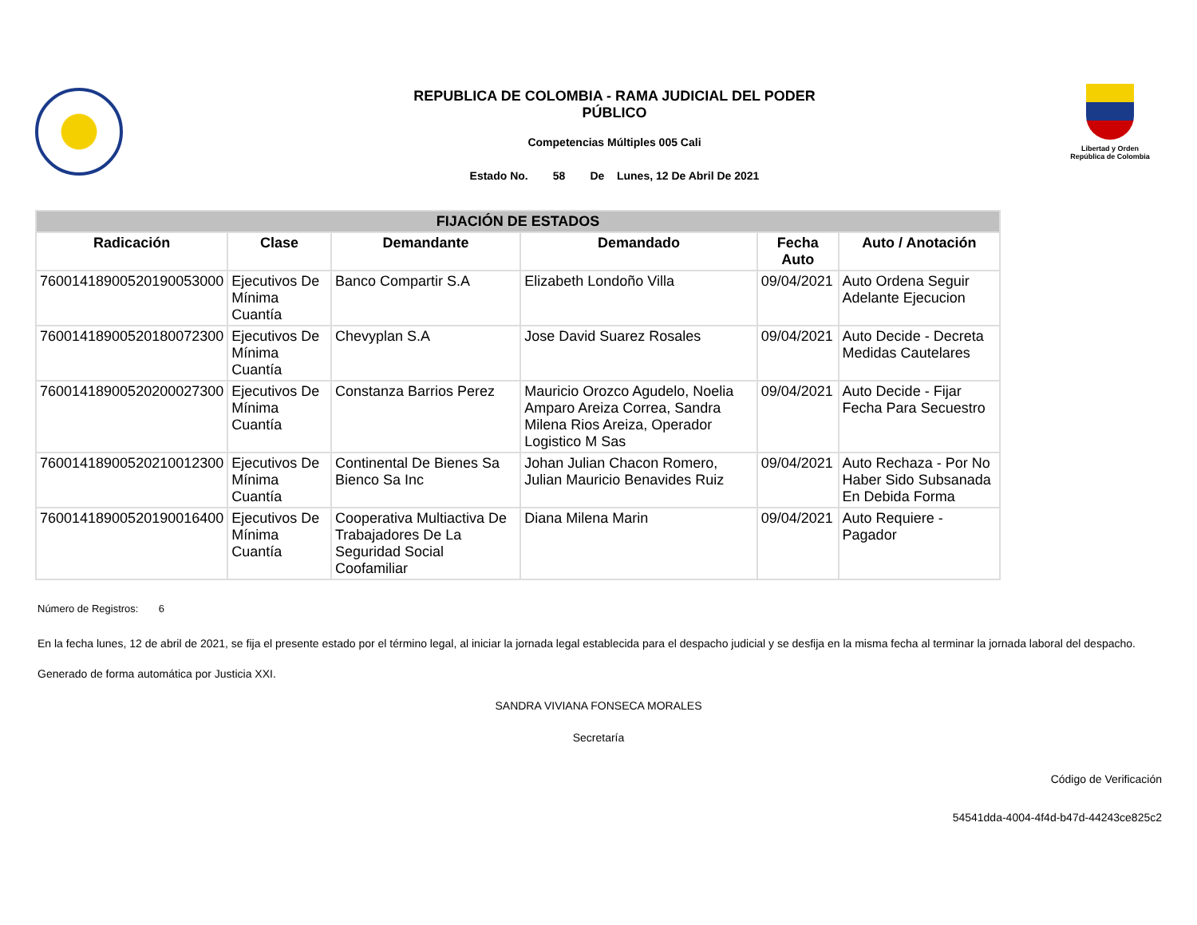REPUBLICA DE COLOMBIA - RAMA JUDICIAL DEL PODER
PÚBLICO
Competencias Múltiples 005 Cali
Estado No. 58 De Lunes, 12 De Abril De 2021
Libertad y Orden
República de Colombia
| FIJACIÓN DE ESTADOS | | | | | |
| Radicación | Clase | Demandante | Demandado | Fecha Auto | Auto / Anotación |
| 76001418900520190053000 | Ejecutivos De Mínima Cuantía | Banco Compartir S.A | Elizabeth Londoño Villa | 09/04/2021 | Auto Ordena Seguir Adelante Ejecucion |
| 76001418900520180072300 | Ejecutivos De Mínima Cuantía | Chevyplan S.A | Jose David Suarez Rosales | 09/04/2021 | Auto Decide - Decreta Medidas Cautelares |
| 76001418900520200027300 | Ejecutivos De Mínima Cuantía | Constanza Barrios Perez | Mauricio Orozco Agudelo, Noelia Amparo Areiza Correa, Sandra Milena Rios Areiza, Operador Logistico M Sas | 09/04/2021 | Auto Decide - Fijar Fecha Para Secuestro |
| 76001418900520210012300 | Ejecutivos De Mínima Cuantía | Continental De Bienes Sa Bienco Sa Inc | Johan Julian Chacon Romero, Julian Mauricio Benavides Ruiz | 09/04/2021 | Auto Rechaza - Por No Haber Sido Subsanada En Debida Forma |
| 76001418900520190016400 | Ejecutivos De Mínima Cuantía | Cooperativa Multiactiva De Trabajadores De La Seguridad Social Coofamiliar | Diana Milena Marin | 09/04/2021 | Auto Requiere - Pagador |
Número de Registros: 6
En la fecha lunes, 12 de abril de 2021, se fija el presente estado por el término legal, al iniciar la jornada legal establecida para el despacho judicial y se desfija en la misma fecha al terminar la jornada laboral del despacho.
Generado de forma automática por Justicia XXI.
SANDRA VIVIANA FONSECA MORALES
Secretaría
Código de Verificación
54541dda-4004-4f4d-b47d-44243ce825c2